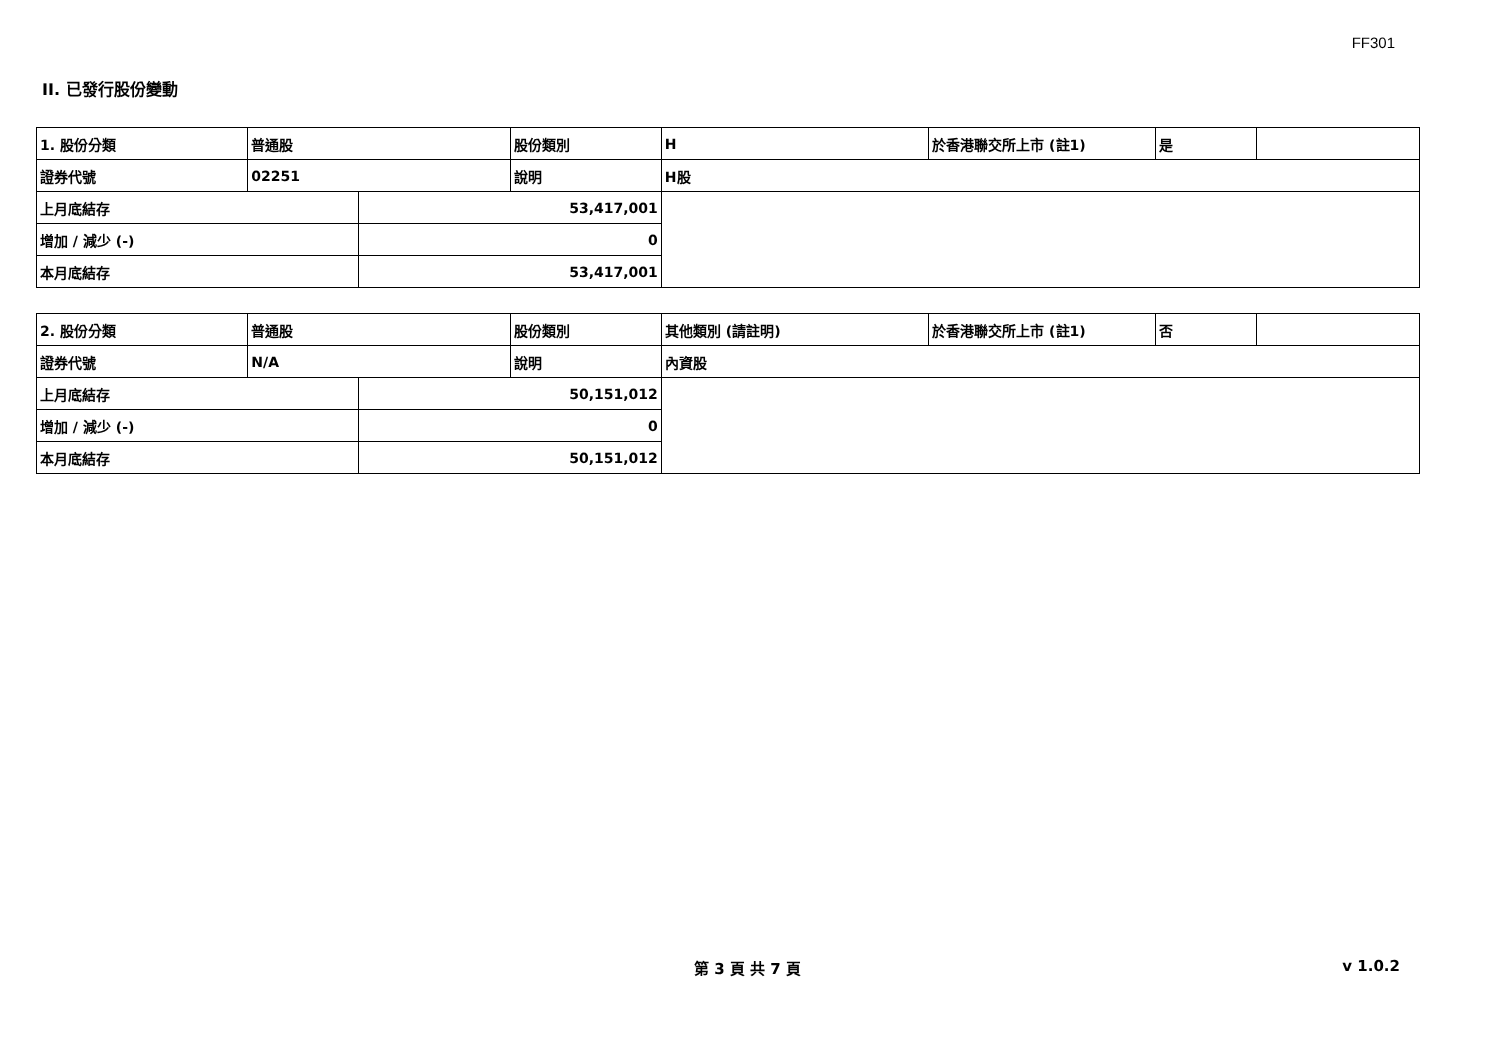FF301
II. 已發行股份變動
| 1. 股份分類 | 普通股 | | 股份類別 | H | 於香港聯交所上市 (註1) | 是 | |
| 證券代號 | 02251 | | 說明 | H股 | | | |
| 上月底結存 | | 53,417,001 | | | | | |
| 增加 / 減少 (-) | | 0 | | | | | |
| 本月底結存 | | 53,417,001 | | | | | |
| 2. 股份分類 | 普通股 | | 股份類別 | 其他類別 (請註明) | 於香港聯交所上市 (註1) | 否 | |
| 證券代號 | N/A | | 說明 | 內資股 | | | |
| 上月底結存 | | 50,151,012 | | | | | |
| 增加 / 減少 (-) | | 0 | | | | | |
| 本月底結存 | | 50,151,012 | | | | | |
第 3 頁 共 7 頁 v 1.0.2